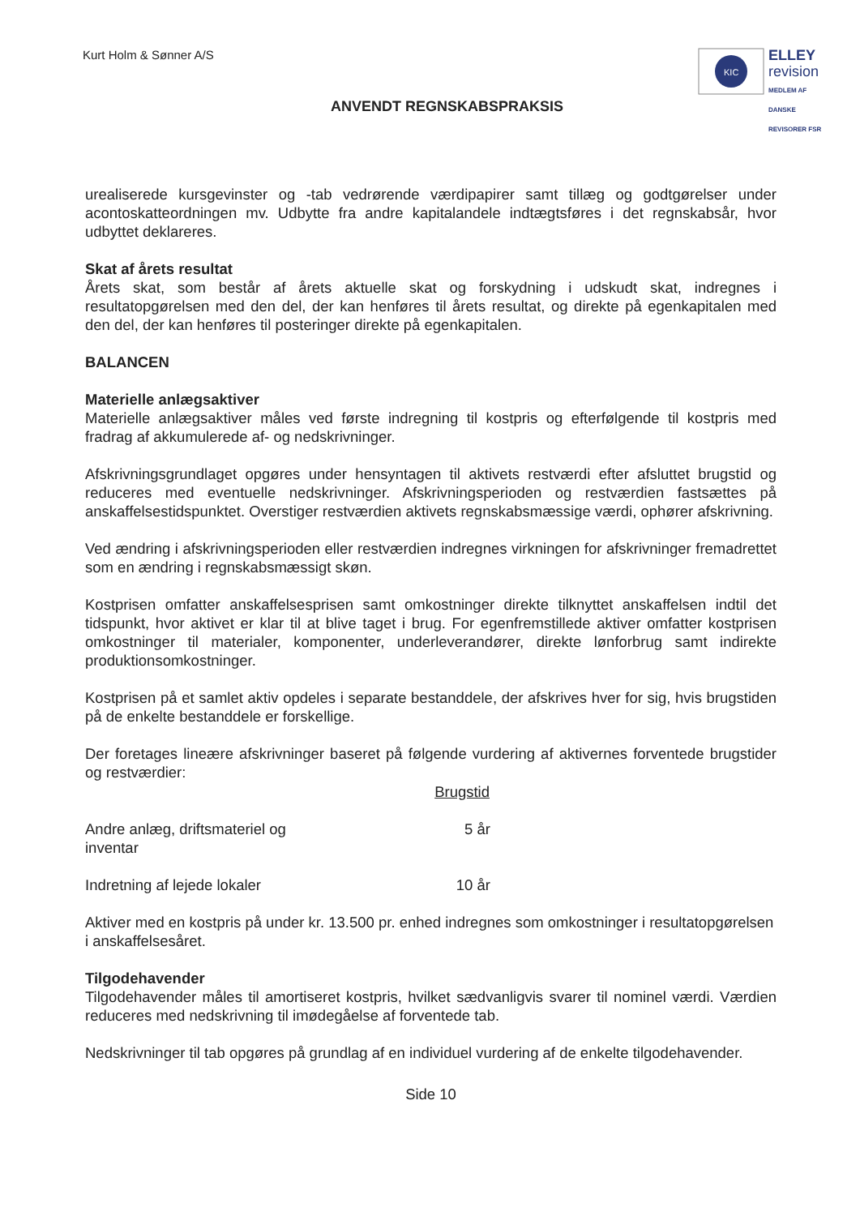Kurt Holm & Sønner A/S
KIC
ELLEY
revision
MEDLEM AF DANSKE REVISORER FSR
ANVENDT REGNSKABSPRAKSIS
urealiserede kursgevinster og -tab vedrørende værdipapirer samt tillæg og godtgørelser under acontoskatteordningen mv. Udbytte fra andre kapitalandele indtægtsføres i det regnskabsår, hvor udbyttet deklareres.
Skat af årets resultat
Årets skat, som består af årets aktuelle skat og forskydning i udskudt skat, indregnes i resultatopgørelsen med den del, der kan henføres til årets resultat, og direkte på egenkapitalen med den del, der kan henføres til posteringer direkte på egenkapitalen.
BALANCEN
Materielle anlægsaktiver
Materielle anlægsaktiver måles ved første indregning til kostpris og efterfølgende til kostpris med fradrag af akkumulerede af- og nedskrivninger.
Afskrivningsgrundlaget opgøres under hensyntagen til aktivets restværdi efter afsluttet brugstid og reduceres med eventuelle nedskrivninger. Afskrivningsperioden og restværdien fastsættes på anskaffelsestidspunktet. Overstiger restværdien aktivets regnskabsmæssige værdi, ophører afskrivning.
Ved ændring i afskrivningsperioden eller restværdien indregnes virkningen for afskrivninger fremadrettet som en ændring i regnskabsmæssigt skøn.
Kostprisen omfatter anskaffelsesprisen samt omkostninger direkte tilknyttet anskaffelsen indtil det tidspunkt, hvor aktivet er klar til at blive taget i brug. For egenfremstillede aktiver omfatter kostprisen omkostninger til materialer, komponenter, underleverandører, direkte lønforbrug samt indirekte produktionsomkostninger.
Kostprisen på et samlet aktiv opdeles i separate bestanddele, der afskrives hver for sig, hvis brugstiden på de enkelte bestanddele er forskellige.
Der foretages lineære afskrivninger baseret på følgende vurdering af aktivernes forventede brugstider og restværdier:
| | Brugstid |
| --- | --- |
| Andre anlæg, driftsmateriel og inventar | 5 år |
| Indretning af lejede lokaler | 10 år |
Aktiver med en kostpris på under kr. 13.500 pr. enhed indregnes som omkostninger i resultatopgørelsen i anskaffelsesåret.
Tilgodehavender
Tilgodehavender måles til amortiseret kostpris, hvilket sædvanligvis svarer til nominel værdi. Værdien reduceres med nedskrivning til imødegåelse af forventede tab.
Nedskrivninger til tab opgøres på grundlag af en individuel vurdering af de enkelte tilgodehavender.
Side 10